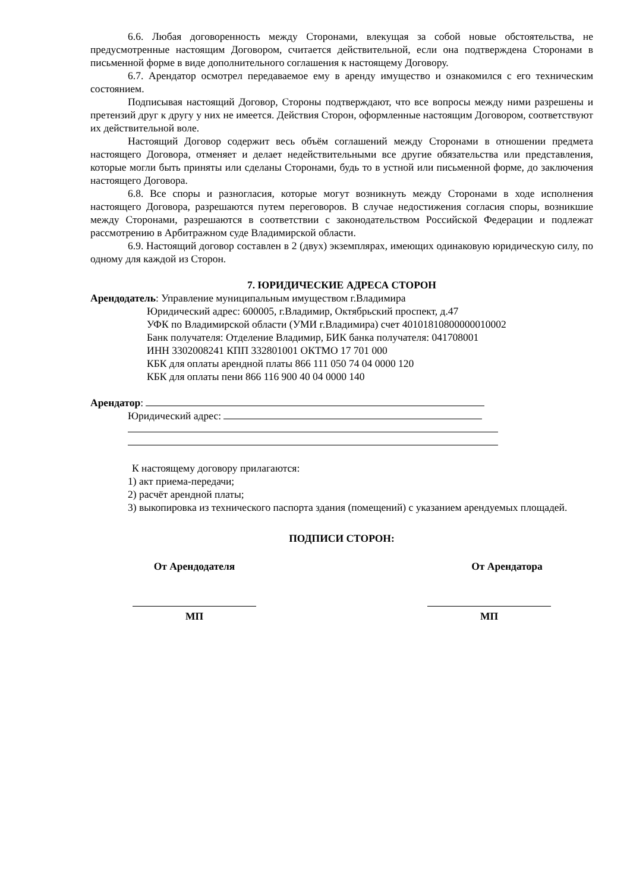6.6. Любая договоренность между Сторонами, влекущая за собой новые обстоятельства, не предусмотренные настоящим Договором, считается действительной, если она подтверждена Сторонами в письменной форме в виде дополнительного соглашения к настоящему Договору.
6.7. Арендатор осмотрел передаваемое ему в аренду имущество и ознакомился с его техническим состоянием.
Подписывая настоящий Договор, Стороны подтверждают, что все вопросы между ними разрешены и претензий друг к другу у них не имеется. Действия Сторон, оформленные настоящим Договором, соответствуют их действительной воле.
Настоящий Договор содержит весь объём соглашений между Сторонами в отношении предмета настоящего Договора, отменяет и делает недействительными все другие обязательства или представления, которые могли быть приняты или сделаны Сторонами, будь то в устной или письменной форме, до заключения настоящего Договора.
6.8. Все споры и разногласия, которые могут возникнуть между Сторонами в ходе исполнения настоящего Договора, разрешаются путем переговоров. В случае недостижения согласия споры, возникшие между Сторонами, разрешаются в соответствии с законодательством Российской Федерации и подлежат рассмотрению в Арбитражном суде Владимирской области.
6.9. Настоящий договор составлен в 2 (двух) экземплярах, имеющих одинаковую юридическую силу, по одному для каждой из Сторон.
7. ЮРИДИЧЕСКИЕ АДРЕСА СТОРОН
Арендодатель: Управление муниципальным имуществом г.Владимира
Юридический адрес: 600005, г.Владимир, Октябрьский проспект, д.47
УФК по Владимирской области (УМИ г.Владимира) счет 40101810800000010002
Банк получателя: Отделение Владимир, БИК банка получателя: 041708001
ИНН 3302008241 КПП 332801001 ОКТМО 17 701 000
КБК для оплаты арендной платы 866 111 050 74 04 0000 120
КБК для оплаты пени 866 116 900 40 04 0000 140
Арендатор:
Юридический адрес:
К настоящему договору прилагаются:
1) акт приема-передачи;
2) расчёт арендной платы;
3) выкопировка из технического паспорта здания (помещений) с указанием арендуемых площадей.
ПОДПИСИ СТОРОН:
От Арендодателя От Арендатора
МП
МП